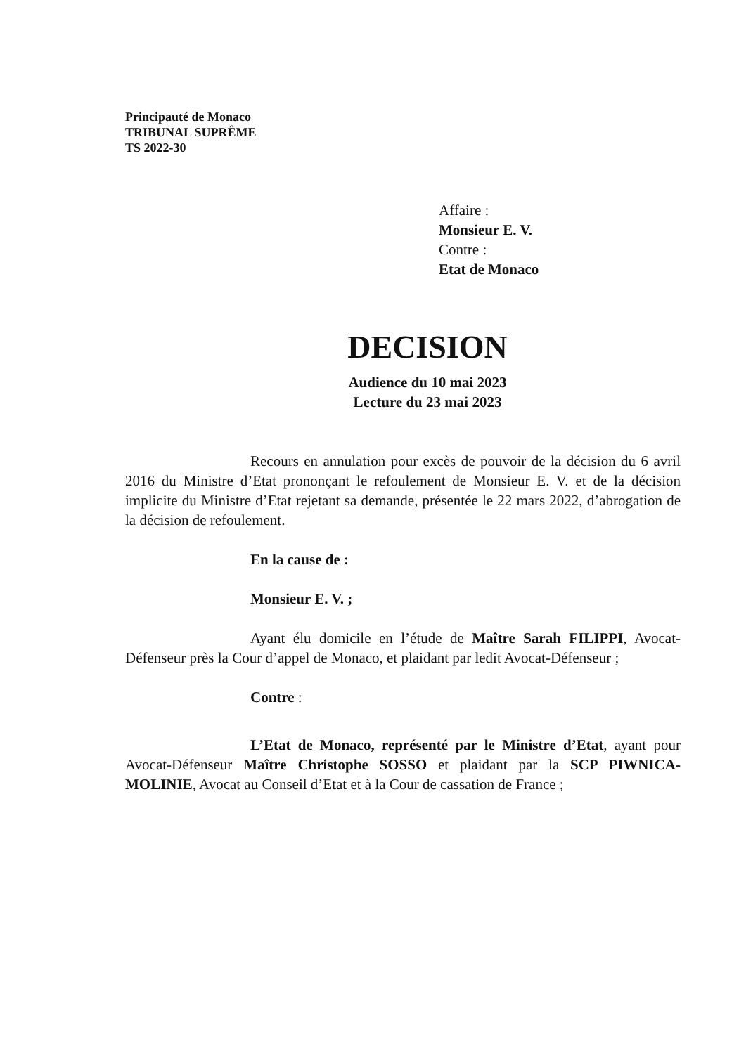Principauté de Monaco
TRIBUNAL SUPRÊME
TS 2022-30
Affaire :
Monsieur E. V.
Contre :
Etat de Monaco
DECISION
Audience du 10 mai 2023
Lecture du 23 mai 2023
Recours en annulation pour excès de pouvoir de la décision du 6 avril 2016 du Ministre d’Etat prononçant le refoulement de Monsieur E. V. et de la décision implicite du Ministre d’Etat rejetant sa demande, présentée le 22 mars 2022, d’abrogation de la décision de refoulement.
En la cause de :
Monsieur E. V. ;
Ayant élu domicile en l’étude de Maître Sarah FILIPPI, Avocat-Défenseur près la Cour d’appel de Monaco, et plaidant par ledit Avocat-Défenseur ;
Contre :
L’Etat de Monaco, représenté par le Ministre d’Etat, ayant pour Avocat-Défenseur Maître Christophe SOSSO et plaidant par la SCP PIWNICA-MOLINIE, Avocat au Conseil d’Etat et à la Cour de cassation de France ;